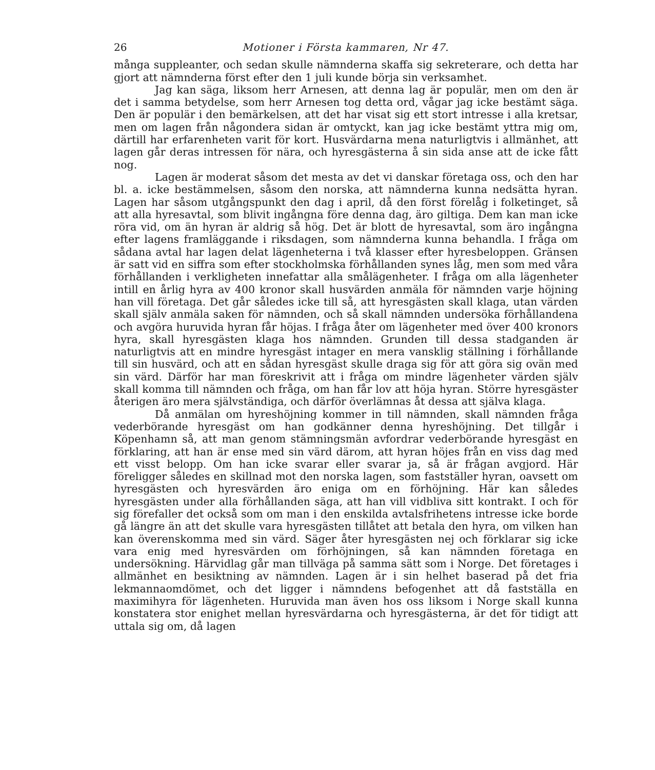26 Motioner i Första kammaren, Nr 47.
många suppleanter, och sedan skulle nämnderna skaffa sig sekreterare, och detta har gjort att nämnderna först efter den 1 juli kunde börja sin verksamhet.
Jag kan säga, liksom herr Arnesen, att denna lag är populär, men om den är det i samma betydelse, som herr Arnesen tog detta ord, vågar jag icke bestämt säga. Den är populär i den bemärkelsen, att det har visat sig ett stort intresse i alla kretsar, men om lagen från någondera sidan är omtyckt, kan jag icke bestämt yttra mig om, därtill har erfarenheten varit för kort. Husvärdarna mena naturligtvis i allmänhet, att lagen går deras intressen för nära, och hyresgästerna å sin sida anse att de icke fått nog.
Lagen är moderat såsom det mesta av det vi danskar företaga oss, och den har bl. a. icke bestämmelsen, såsom den norska, att nämnderna kunna nedsätta hyran. Lagen har såsom utgångspunkt den dag i april, då den först förelåg i folketinget, så att alla hyresavtal, som blivit ingångna före denna dag, äro giltiga. Dem kan man icke röra vid, om än hyran är aldrig så hög. Det är blott de hyresavtal, som äro ingångna efter lagens framläggande i riksdagen, som nämnderna kunna behandla. I fråga om sådana avtal har lagen delat lägenheterna i två klasser efter hyresbeloppen. Gränsen är satt vid en siffra som efter stockholmska förhållanden synes låg, men som med våra förhållanden i verkligheten innefattar alla smålägenheter. I fråga om alla lägenheter intill en årlig hyra av 400 kronor skall husvärden anmäla för nämnden varje höjning han vill företaga. Det går således icke till så, att hyresgästen skall klaga, utan värden skall själv anmäla saken för nämnden, och så skall nämnden undersöka förhållandena och avgöra huruvida hyran får höjas. I fråga åter om lägenheter med över 400 kronors hyra, skall hyresgästen klaga hos nämnden. Grunden till dessa stadganden är naturligtvis att en mindre hyresgäst intager en mera vansklig ställning i förhållande till sin husvärd, och att en sådan hyresgäst skulle draga sig för att göra sig ovän med sin värd. Därför har man föreskrivit att i fråga om mindre lägenheter värden själv skall komma till nämnden och fråga, om han får lov att höja hyran. Större hyresgäster återigen äro mera självständiga, och därför överlämnas åt dessa att själva klaga.
Då anmälan om hyreshöjning kommer in till nämnden, skall nämnden fråga vederbörande hyresgäst om han godkänner denna hyreshöjning. Det tillgår i Köpenhamn så, att man genom stämningsmän avfordrar vederbörande hyresgäst en förklaring, att han är ense med sin värd därom, att hyran höjes från en viss dag med ett visst belopp. Om han icke svarar eller svarar ja, så är frågan avgjord. Här föreligger således en skillnad mot den norska lagen, som fastställer hyran, oavsett om hyresgästen och hyresvärden äro eniga om en förhöjning. Här kan således hyresgästen under alla förhållanden säga, att han vill vidbliva sitt kontrakt. I och för sig förefaller det också som om man i den enskilda avtalsfrihetens intresse icke borde gå längre än att det skulle vara hyresgästen tillåtet att betala den hyra, om vilken han kan överenskomma med sin värd. Säger åter hyresgästen nej och förklarar sig icke vara enig med hyresvärden om förhöjningen, så kan nämnden företaga en undersökning. Härvidlag går man tillväga på samma sätt som i Norge. Det företages i allmänhet en besiktning av nämnden. Lagen är i sin helhet baserad på det fria lekmannaomdömet, och det ligger i nämndens befogenhet att då fastställa en maximihyra för lägenheten. Huruvida man även hos oss liksom i Norge skall kunna konstatera stor enighet mellan hyresvärdarna och hyresgästerna, är det för tidigt att uttala sig om, då lagen